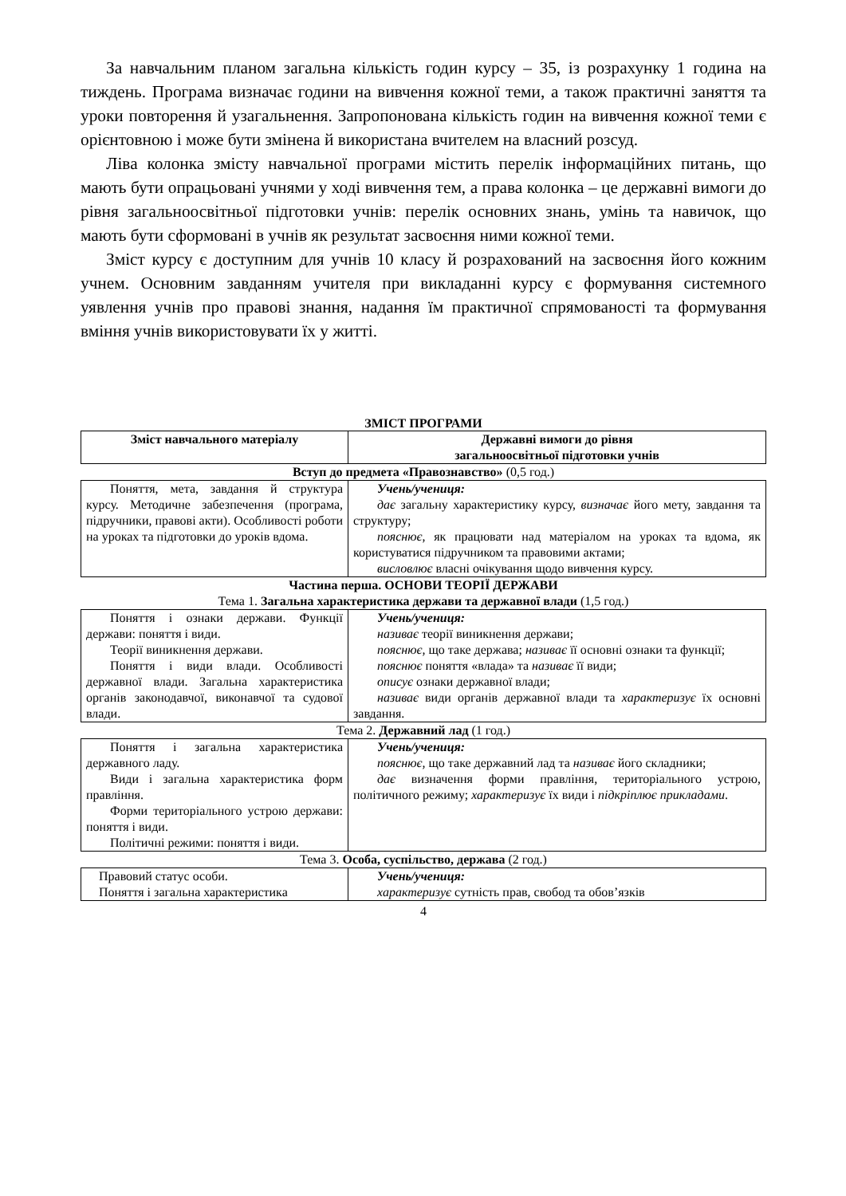За навчальним планом загальна кількість годин курсу – 35, із розрахунку 1 година на тиждень. Програма визначає години на вивчення кожної теми, а також практичні заняття та уроки повторення й узагальнення. Запропонована кількість годин на вивчення кожної теми є орієнтовною і може бути змінена й використана вчителем на власний розсуд.
Ліва колонка змісту навчальної програми містить перелік інформаційних питань, що мають бути опрацьовані учнями у ході вивчення тем, а права колонка – це державні вимоги до рівня загальноосвітньої підготовки учнів: перелік основних знань, умінь та навичок, що мають бути сформовані в учнів як результат засвоєння ними кожної теми.
Зміст курсу є доступним для учнів 10 класу й розрахований на засвоєння його кожним учнем. Основним завданням учителя при викладанні курсу є формування системного уявлення учнів про правові знання, надання їм практичної спрямованості та формування вміння учнів використовувати їх у житті.
ЗМІСТ ПРОГРАМИ
| Зміст навчального матеріалу | Державні вимоги до рівня загальноосвітньої підготовки учнів |
| --- | --- |
| Вступ до предмета «Правознавство» (0,5 год.) | |
| Поняття, мета, завдання й структура курсу. Методичне забезпечення (програма, підручники, правові акти). Особливості роботи на уроках та підготовки до уроків вдома. | Учень/учениця: дає загальну характеристику курсу, визначає його мету, завдання та структуру; пояснює , як працювати над матеріалом на уроках та вдома, як користуватися підручником та правовими актами; висловлює власні очікування щодо вивчення курсу. |
| Частина перша. ОСНОВИ ТЕОРІЇ ДЕРЖАВИ Тема 1. Загальна характеристика держави та державної влади (1,5 год.) | |
| Поняття і ознаки держави. Функції держави: поняття і види. Теорії виникнення держави. Поняття і види влади. Особливості державної влади. Загальна характеристика органів законодавчої, виконавчої та судової влади. | Учень/учениця: називає теорії виникнення держави; пояснює, що таке держава; називає її основні ознаки та функції; пояснює поняття «влада» та називає її види; описує ознаки державної влади; називає види органів державної влади та характеризує їх основні завдання. |
| Тема 2. Державний лад (1 год.) | |
| Поняття і загальна характеристика державного ладу. Види і загальна характеристика форм правління. Форми територіального устрою держави: поняття і види. Політичні режими: поняття і види. | Учень/учениця: пояснює, що таке державний лад та називає його складники; дає визначення форми правління, територіального устрою, політичного режиму; характеризує їх види і підкріплює прикладами . |
| Тема 3. Особа, суспільство, держава (2 год.) | |
| Правовий статус особи. Поняття і загальна характеристика | Учень/учениця: характеризує сутність прав, свобод та обов’язків |
4